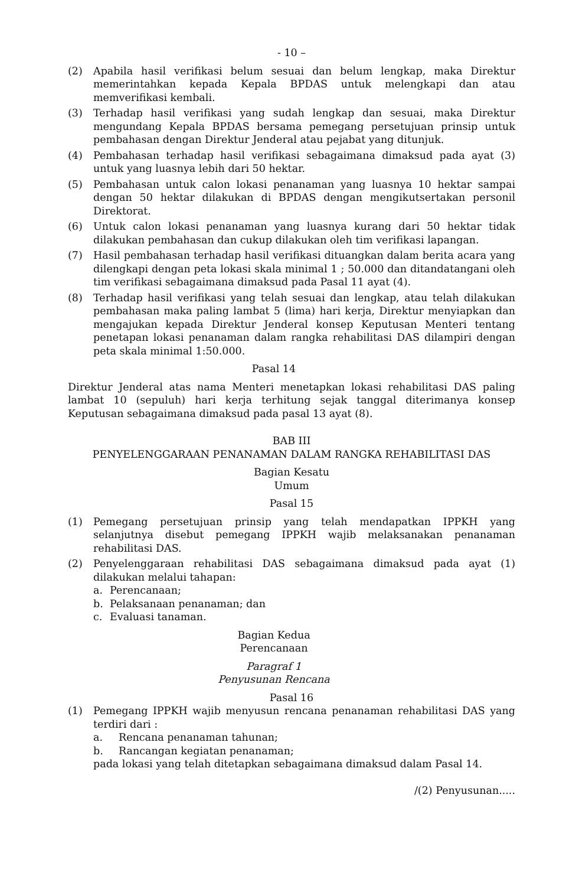- 10 –
(2) Apabila hasil verifikasi belum sesuai dan belum lengkap, maka Direktur memerintahkan kepada Kepala BPDAS untuk melengkapi dan atau memverifikasi kembali.
(3) Terhadap hasil verifikasi yang sudah lengkap dan sesuai, maka Direktur mengundang Kepala BPDAS bersama pemegang persetujuan prinsip untuk pembahasan dengan Direktur Jenderal atau pejabat yang ditunjuk.
(4) Pembahasan terhadap hasil verifikasi sebagaimana dimaksud pada ayat (3) untuk yang luasnya lebih dari 50 hektar.
(5) Pembahasan untuk calon lokasi penanaman yang luasnya 10 hektar sampai dengan 50 hektar dilakukan di BPDAS dengan mengikutsertakan personil Direktorat.
(6) Untuk calon lokasi penanaman yang luasnya kurang dari 50 hektar tidak dilakukan pembahasan dan cukup dilakukan oleh tim verifikasi lapangan.
(7) Hasil pembahasan terhadap hasil verifikasi dituangkan dalam berita acara yang dilengkapi dengan peta lokasi skala minimal 1 ; 50.000 dan ditandatangani oleh tim verifikasi sebagaimana dimaksud pada Pasal 11 ayat (4).
(8) Terhadap hasil verifikasi yang telah sesuai dan lengkap, atau telah dilakukan pembahasan maka paling lambat 5 (lima) hari kerja, Direktur menyiapkan dan mengajukan kepada Direktur Jenderal konsep Keputusan Menteri tentang penetapan lokasi penanaman dalam rangka rehabilitasi DAS dilampiri dengan peta skala minimal 1:50.000.
Pasal 14
Direktur Jenderal atas nama Menteri menetapkan lokasi rehabilitasi DAS paling lambat 10 (sepuluh) hari kerja terhitung sejak tanggal diterimanya konsep Keputusan sebagaimana dimaksud pada pasal 13 ayat (8).
BAB III
PENYELENGGARAAN PENANAMAN DALAM RANGKA REHABILITASI DAS
Bagian Kesatu
Umum
Pasal 15
(1) Pemegang persetujuan prinsip yang telah mendapatkan IPPKH yang selanjutnya disebut pemegang IPPKH wajib melaksanakan penanaman rehabilitasi DAS.
(2) Penyelenggaraan rehabilitasi DAS sebagaimana dimaksud pada ayat (1) dilakukan melalui tahapan:
a. Perencanaan;
b. Pelaksanaan penanaman; dan
c. Evaluasi tanaman.
Bagian Kedua
Perencanaan
Paragraf 1
Penyusunan Rencana
Pasal 16
(1) Pemegang IPPKH wajib menyusun rencana penanaman rehabilitasi DAS yang terdiri dari :
a. Rencana penanaman tahunan;
b. Rancangan kegiatan penanaman;
pada lokasi yang telah ditetapkan sebagaimana dimaksud dalam Pasal 14.
/(2) Penyusunan.....